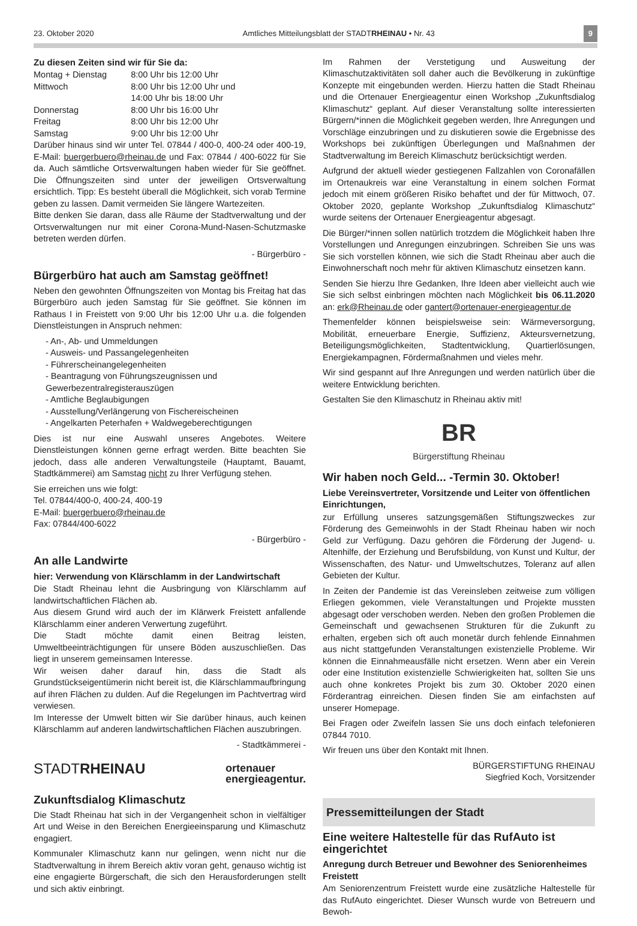23. Oktober 2020 Amtliches Mitteilungsblatt der STADTRHEINAU • Nr. 43 9
Zu diesen Zeiten sind wir für Sie da:
| Montag + Dienstag | 8:00 Uhr bis 12:00 Uhr |
| Mittwoch | 8:00 Uhr bis 12:00 Uhr und 14:00 Uhr bis 18:00 Uhr |
| Donnerstag | 8:00 Uhr bis 16:00 Uhr |
| Freitag | 8:00 Uhr bis 12:00 Uhr |
| Samstag | 9:00 Uhr bis 12:00 Uhr |
Darüber hinaus sind wir unter Tel. 07844 / 400-0, 400-24 oder 400-19, E-Mail: buergerbuero@rheinau.de und Fax: 07844 / 400-6022 für Sie da. Auch sämtliche Ortsverwaltungen haben wieder für Sie geöffnet. Die Öffnungszeiten sind unter der jeweiligen Ortsverwaltung ersichtlich. Tipp: Es besteht überall die Möglichkeit, sich vorab Termine geben zu lassen. Damit vermeiden Sie längere Wartezeiten.
Bitte denken Sie daran, dass alle Räume der Stadtverwaltung und der Ortsverwaltungen nur mit einer Corona-Mund-Nasen-Schutzmaske betreten werden dürfen.
- Bürgerbüro -
Bürgerbüro hat auch am Samstag geöffnet!
Neben den gewohnten Öffnungszeiten von Montag bis Freitag hat das Bürgerbüro auch jeden Samstag für Sie geöffnet. Sie können im Rathaus I in Freistett von 9:00 Uhr bis 12:00 Uhr u.a. die folgenden Dienstleistungen in Anspruch nehmen:
- An-, Ab- und Ummeldungen
- Ausweis- und Passangelegenheiten
- Führerscheinangelegenheiten
- Beantragung von Führungszeugnissen und Gewerbezentralregisterauszügen
- Amtliche Beglaubigungen
- Ausstellung/Verlängerung von Fischereischeinen
- Angelkarten Peterhafen + Waldwegeberechtigungen
Dies ist nur eine Auswahl unseres Angebotes. Weitere Dienstleistungen können gerne erfragt werden. Bitte beachten Sie jedoch, dass alle anderen Verwaltungsteile (Hauptamt, Bauamt, Stadtkämmerei) am Samstag nicht zu Ihrer Verfügung stehen.
Sie erreichen uns wie folgt:
Tel. 07844/400-0, 400-24, 400-19
E-Mail: buergerbuero@rheinau.de
Fax: 07844/400-6022
- Bürgerbüro -
An alle Landwirte
hier: Verwendung von Klärschlamm in der Landwirtschaft
Die Stadt Rheinau lehnt die Ausbringung von Klärschlamm auf landwirtschaftlichen Flächen ab.
Aus diesem Grund wird auch der im Klärwerk Freistett anfallende Klärschlamm einer anderen Verwertung zugeführt.
Die Stadt möchte damit einen Beitrag leisten, Umweltbeeinträchtigungen für unsere Böden auszuschließen. Das liegt in unserem gemeinsamen Interesse.
Wir weisen daher darauf hin, dass die Stadt als Grundstückseigentümerin nicht bereit ist, die Klärschlammaufbringung auf ihren Flächen zu dulden. Auf die Regelungen im Pachtvertrag wird verwiesen.
Im Interesse der Umwelt bitten wir Sie darüber hinaus, auch keinen Klärschlamm auf anderen landwirtschaftlichen Flächen auszubringen.
- Stadtkämmerei -
STADTRHEINAU ortenauer
energieagentur.
Zukunftsdialog Klimaschutz
Die Stadt Rheinau hat sich in der Vergangenheit schon in vielfältiger Art und Weise in den Bereichen Energieeinsparung und Klimaschutz engagiert.
Kommunaler Klimaschutz kann nur gelingen, wenn nicht nur die Stadtverwaltung in ihrem Bereich aktiv voran geht, genauso wichtig ist eine engagierte Bürgerschaft, die sich den Herausforderungen stellt und sich aktiv einbringt.
Im Rahmen der Verstetigung und Ausweitung der Klimaschutzaktivitäten soll daher auch die Bevölkerung in zukünftige Konzepte mit eingebunden werden. Hierzu hatten die Stadt Rheinau und die Ortenauer Energieagentur einen Workshop „Zukunftsdialog Klimaschutz“ geplant. Auf dieser Veranstaltung sollte interessierten Bürgern/*innen die Möglichkeit gegeben werden, Ihre Anregungen und Vorschläge einzubringen und zu diskutieren sowie die Ergebnisse des Workshops bei zukünftigen Überlegungen und Maßnahmen der Stadtverwaltung im Bereich Klimaschutz berücksichtigt werden.
Aufgrund der aktuell wieder gestiegenen Fallzahlen von Coronafällen im Ortenaukreis war eine Veranstaltung in einem solchen Format jedoch mit einem größeren Risiko behaftet und der für Mittwoch, 07. Oktober 2020, geplante Workshop „Zukunftsdialog Klimaschutz“ wurde seitens der Ortenauer Energieagentur abgesagt.
Die Bürger/*innen sollen natürlich trotzdem die Möglichkeit haben Ihre Vorstellungen und Anregungen einzubringen. Schreiben Sie uns was Sie sich vorstellen können, wie sich die Stadt Rheinau aber auch die Einwohnerschaft noch mehr für aktiven Klimaschutz einsetzen kann.
Senden Sie hierzu Ihre Gedanken, Ihre Ideen aber vielleicht auch wie Sie sich selbst einbringen möchten nach Möglichkeit bis 06.11.2020 an: erk@Rheinau.de oder gantert@ortenauer-energieagentur.de
Themenfelder können beispielsweise sein: Wärmeversorgung, Mobilität, erneuerbare Energie, Suffizienz, Akteursvernetzung, Beteiligungsmöglichkeiten, Stadtentwicklung, Quartierlösungen, Energiekampagnen, Fördermaßnahmen und vieles mehr.
Wir sind gespannt auf Ihre Anregungen und werden natürlich über die weitere Entwicklung berichten.
Gestalten Sie den Klimaschutz in Rheinau aktiv mit!
BR
Bürgerstiftung Rheinau
Wir haben noch Geld... -Termin 30. Oktober!
Liebe Vereinsvertreter, Vorsitzende und Leiter von öffentlichen Einrichtungen,
zur Erfüllung unseres satzungsgemäßen Stiftungszweckes zur Förderung des Gemeinwohls in der Stadt Rheinau haben wir noch Geld zur Verfügung. Dazu gehören die Förderung der Jugend- u. Altenhilfe, der Erziehung und Berufsbildung, von Kunst und Kultur, der Wissenschaften, des Natur- und Umweltschutzes, Toleranz auf allen Gebieten der Kultur.
In Zeiten der Pandemie ist das Vereinsleben zeitweise zum völligen Erliegen gekommen, viele Veranstaltungen und Projekte mussten abgesagt oder verschoben werden. Neben den großen Problemen die Gemeinschaft und gewachsenen Strukturen für die Zukunft zu erhalten, ergeben sich oft auch monetär durch fehlende Einnahmen aus nicht stattgefunden Veranstaltungen existenzielle Probleme. Wir können die Einnahmeausfälle nicht ersetzen. Wenn aber ein Verein oder eine Institution existenzielle Schwierigkeiten hat, sollten Sie uns auch ohne konkretes Projekt bis zum 30. Oktober 2020 einen Förderantrag einreichen. Diesen finden Sie am einfachsten auf unserer Homepage.
Bei Fragen oder Zweifeln lassen Sie uns doch einfach telefonieren 07844 7010.
Wir freuen uns über den Kontakt mit Ihnen.
BÜRGERSTIFTUNG RHEINAU
Siegfried Koch, Vorsitzender
Pressemitteilungen der Stadt
Eine weitere Haltestelle für das RufAuto ist eingerichtet
Anregung durch Betreuer und Bewohner des Seniorenheimes Freistett
Am Seniorenzentrum Freistett wurde eine zusätzliche Haltestelle für das RufAuto eingerichtet. Dieser Wunsch wurde von Betreuern und Bewoh-